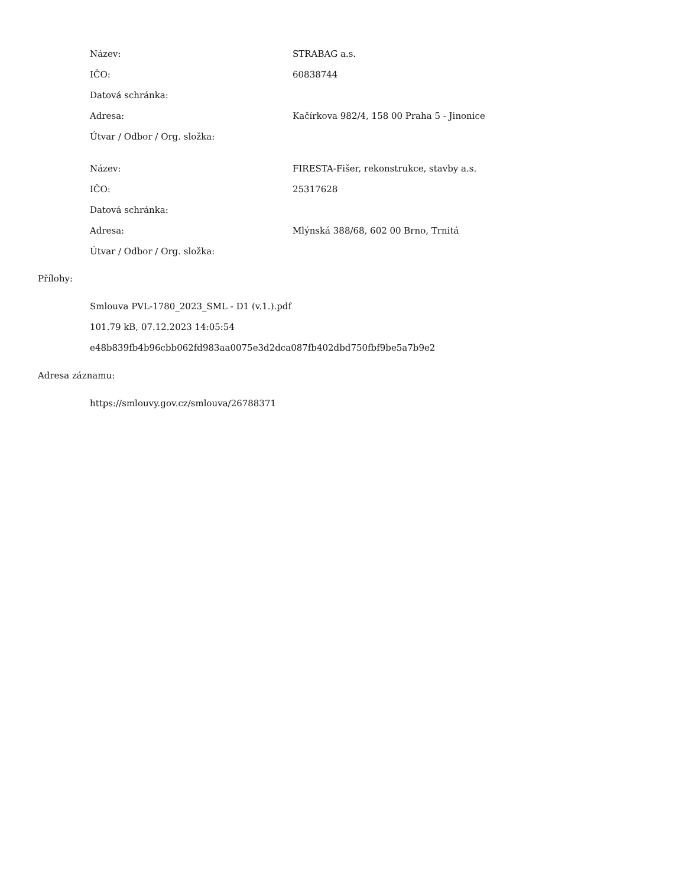| Název: | STRABAG a.s. |
| IČO: | 60838744 |
| Datová schránka: | |
| Adresa: | Kačírkova 982/4, 158 00 Praha 5 - Jinonice |
| Útvar / Odbor / Org. složka: | |
| Název: | FIRESTA-Fišer, rekonstrukce, stavby a.s. |
| IČO: | 25317628 |
| Datová schránka: | |
| Adresa: | Mlýnská 388/68, 602 00 Brno, Trnitá |
| Útvar / Odbor / Org. složka: | |
Přílohy:
Smlouva PVL-1780_2023_SML - D1 (v.1.).pdf
101.79 kB, 07.12.2023 14:05:54
e48b839fb4b96cbb062fd983aa0075e3d2dca087fb402dbd750fbf9be5a7b9e2
Adresa záznamu:
https://smlouvy.gov.cz/smlouva/26788371